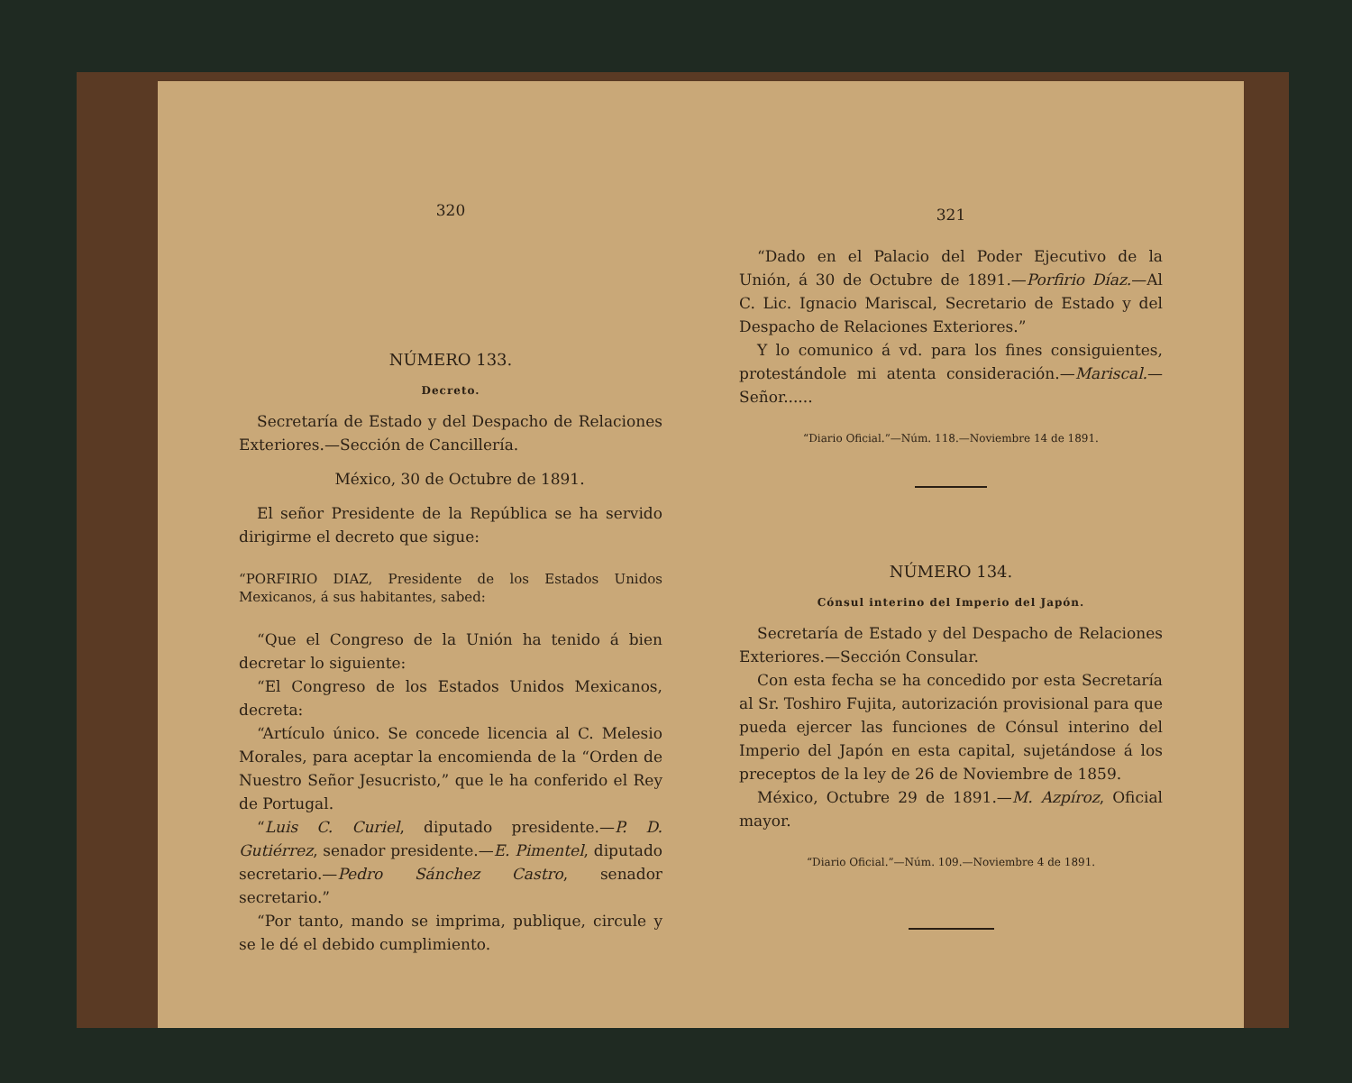320
NÚMERO 133.
Decreto.
Secretaría de Estado y del Despacho de Relaciones Exteriores.—Sección de Cancillería.
México, 30 de Octubre de 1891.
El señor Presidente de la República se ha servido dirigirme el decreto que sigue:
“PORFIRIO DIAZ, Presidente de los Estados Unidos Mexicanos, á sus habitantes, sabed:
“Que el Congreso de la Unión ha tenido á bien decretar lo siguiente:
“El Congreso de los Estados Unidos Mexicanos, decreta:
“Artículo único. Se concede licencia al C. Melesio Morales, para aceptar la encomienda de la “Orden de Nuestro Señor Jesucristo,” que le ha conferido el Rey de Portugal.
“Luis C. Curiel, diputado presidente.—P. D. Gutiérrez, senador presidente.—E. Pimentel, diputado secretario.—Pedro Sánchez Castro, senador secretario.”
“Por tanto, mando se imprima, publique, circule y se le dé el debido cumplimiento.
321
“Dado en el Palacio del Poder Ejecutivo de la Unión, á 30 de Octubre de 1891.—Porfirio Díaz.—Al C. Lic. Ignacio Mariscal, Secretario de Estado y del Despacho de Relaciones Exteriores.”
Y lo comunico á vd. para los fines consiguientes, protestándole mi atenta consideración.—Mariscal.—Señor......
“Diario Oficial.”—Núm. 118.—Noviembre 14 de 1891.
NÚMERO 134.
Cónsul interino del Imperio del Japón.
Secretaría de Estado y del Despacho de Relaciones Exteriores.—Sección Consular.
Con esta fecha se ha concedido por esta Secretaría al Sr. Toshiro Fujita, autorización provisional para que pueda ejercer las funciones de Cónsul interino del Imperio del Japón en esta capital, sujetándose á los preceptos de la ley de 26 de Noviembre de 1859.
México, Octubre 29 de 1891.—M. Azpíroz, Oficial mayor.
“Diario Oficial.”—Núm. 109.—Noviembre 4 de 1891.